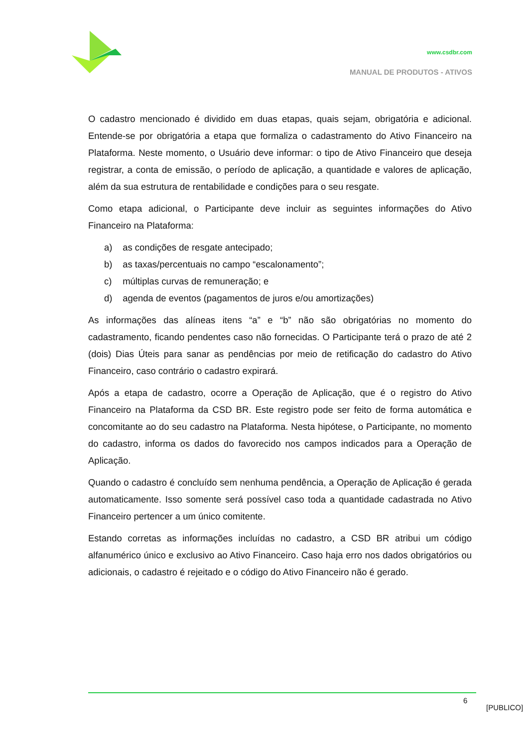www.csdbr.com
MANUAL DE PRODUTOS - ATIVOS
O cadastro mencionado é dividido em duas etapas, quais sejam, obrigatória e adicional. Entende-se por obrigatória a etapa que formaliza o cadastramento do Ativo Financeiro na Plataforma. Neste momento, o Usuário deve informar: o tipo de Ativo Financeiro que deseja registrar, a conta de emissão, o período de aplicação, a quantidade e valores de aplicação, além da sua estrutura de rentabilidade e condições para o seu resgate.
Como etapa adicional, o Participante deve incluir as seguintes informações do Ativo Financeiro na Plataforma:
a) as condições de resgate antecipado;
b) as taxas/percentuais no campo “escalonamento”;
c) múltiplas curvas de remuneração; e
d) agenda de eventos (pagamentos de juros e/ou amortizações)
As informações das alíneas itens “a” e “b” não são obrigatórias no momento do cadastramento, ficando pendentes caso não fornecidas. O Participante terá o prazo de até 2 (dois) Dias Úteis para sanar as pendências por meio de retificação do cadastro do Ativo Financeiro, caso contrário o cadastro expirará.
Após a etapa de cadastro, ocorre a Operação de Aplicação, que é o registro do Ativo Financeiro na Plataforma da CSD BR. Este registro pode ser feito de forma automática e concomitante ao do seu cadastro na Plataforma. Nesta hipótese, o Participante, no momento do cadastro, informa os dados do favorecido nos campos indicados para a Operação de Aplicação.
Quando o cadastro é concluído sem nenhuma pendência, a Operação de Aplicação é gerada automaticamente. Isso somente será possível caso toda a quantidade cadastrada no Ativo Financeiro pertencer a um único comitente.
Estando corretas as informações incluídas no cadastro, a CSD BR atribui um código alfanumérico único e exclusivo ao Ativo Financeiro. Caso haja erro nos dados obrigatórios ou adicionais, o cadastro é rejeitado e o código do Ativo Financeiro não é gerado.
6
[PUBLICO]